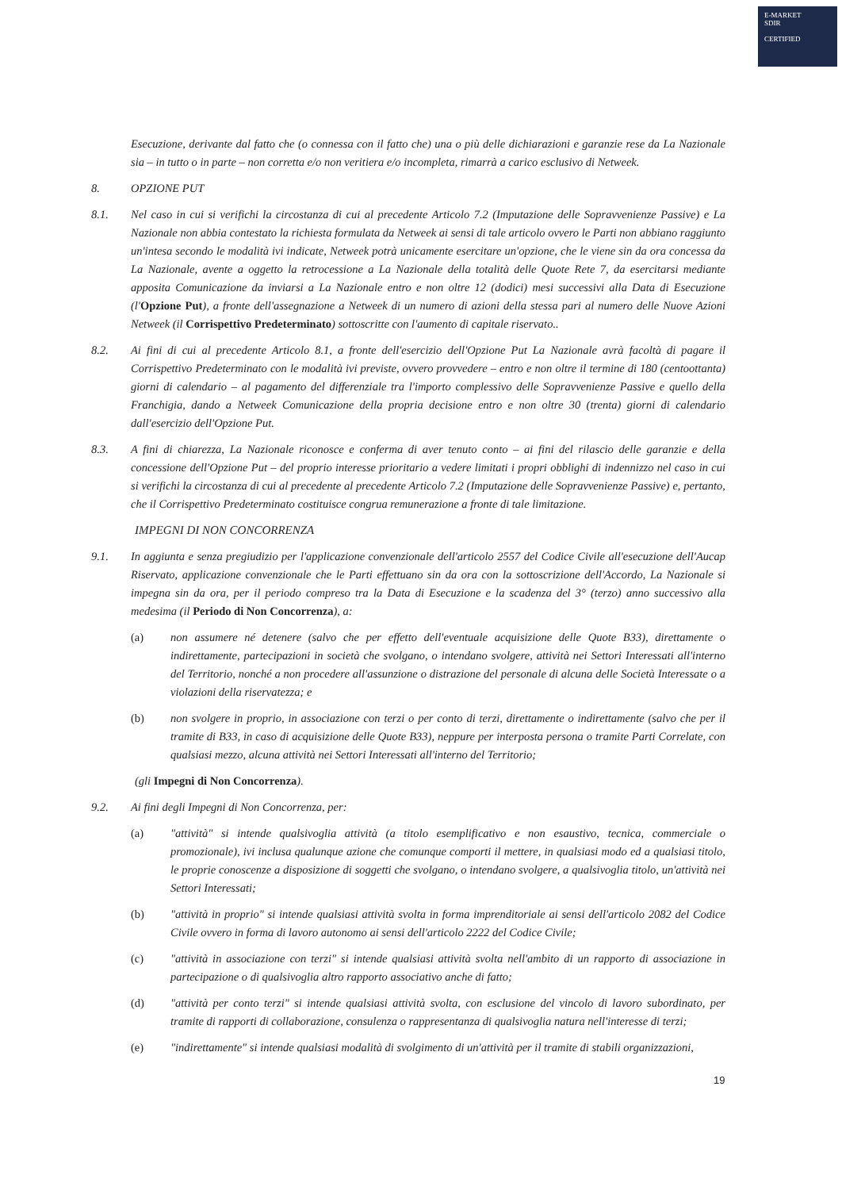E-MARKET
SDIR
CERTIFIED
Esecuzione, derivante dal fatto che (o connessa con il fatto che) una o più delle dichiarazioni e garanzie rese da La Nazionale sia – in tutto o in parte – non corretta e/o non veritiera e/o incompleta, rimarrà a carico esclusivo di Netweek.
8. OPZIONE PUT
8.1. Nel caso in cui si verifichi la circostanza di cui al precedente Articolo 7.2 (Imputazione delle Sopravvenienze Passive) e La Nazionale non abbia contestato la richiesta formulata da Netweek ai sensi di tale articolo ovvero le Parti non abbiano raggiunto un'intesa secondo le modalità ivi indicate, Netweek potrà unicamente esercitare un'opzione, che le viene sin da ora concessa da La Nazionale, avente a oggetto la retrocessione a La Nazionale della totalità delle Quote Rete 7, da esercitarsi mediante apposita Comunicazione da inviarsi a La Nazionale entro e non oltre 12 (dodici) mesi successivi alla Data di Esecuzione (l'Opzione Put), a fronte dell'assegnazione a Netweek di un numero di azioni della stessa pari al numero delle Nuove Azioni Netweek (il Corrispettivo Predeterminato) sottoscritte con l'aumento di capitale riservato..
8.2. Ai fini di cui al precedente Articolo 8.1, a fronte dell'esercizio dell'Opzione Put La Nazionale avrà facoltà di pagare il Corrispettivo Predeterminato con le modalità ivi previste, ovvero provvedere – entro e non oltre il termine di 180 (centoottanta) giorni di calendario – al pagamento del differenziale tra l'importo complessivo delle Sopravvenienze Passive e quello della Franchigia, dando a Netweek Comunicazione della propria decisione entro e non oltre 30 (trenta) giorni di calendario dall'esercizio dell'Opzione Put.
8.3. A fini di chiarezza, La Nazionale riconosce e conferma di aver tenuto conto – ai fini del rilascio delle garanzie e della concessione dell'Opzione Put – del proprio interesse prioritario a vedere limitati i propri obblighi di indennizzo nel caso in cui si verifichi la circostanza di cui al precedente al precedente Articolo 7.2 (Imputazione delle Sopravvenienze Passive) e, pertanto, che il Corrispettivo Predeterminato costituisce congrua remunerazione a fronte di tale limitazione.
IMPEGNI DI NON CONCORRENZA
9.1. In aggiunta e senza pregiudizio per l'applicazione convenzionale dell'articolo 2557 del Codice Civile all'esecuzione dell'Aucap Riservato, applicazione convenzionale che le Parti effettuano sin da ora con la sottoscrizione dell'Accordo, La Nazionale si impegna sin da ora, per il periodo compreso tra la Data di Esecuzione e la scadenza del 3° (terzo) anno successivo alla medesima (il Periodo di Non Concorrenza), a:
(a) non assumere né detenere (salvo che per effetto dell'eventuale acquisizione delle Quote B33), direttamente o indirettamente, partecipazioni in società che svolgano, o intendano svolgere, attività nei Settori Interessati all'interno del Territorio, nonché a non procedere all'assunzione o distrazione del personale di alcuna delle Società Interessate o a violazioni della riservatezza; e
(b) non svolgere in proprio, in associazione con terzi o per conto di terzi, direttamente o indirettamente (salvo che per il tramite di B33, in caso di acquisizione delle Quote B33), neppure per interposta persona o tramite Parti Correlate, con qualsiasi mezzo, alcuna attività nei Settori Interessati all'interno del Territorio;
(gli Impegni di Non Concorrenza).
9.2. Ai fini degli Impegni di Non Concorrenza, per:
(a) "attività" si intende qualsivoglia attività (a titolo esemplificativo e non esaustivo, tecnica, commerciale o promozionale), ivi inclusa qualunque azione che comunque comporti il mettere, in qualsiasi modo ed a qualsiasi titolo, le proprie conoscenze a disposizione di soggetti che svolgano, o intendano svolgere, a qualsivoglia titolo, un'attività nei Settori Interessati;
(b) "attività in proprio" si intende qualsiasi attività svolta in forma imprenditoriale ai sensi dell'articolo 2082 del Codice Civile ovvero in forma di lavoro autonomo ai sensi dell'articolo 2222 del Codice Civile;
(c) "attività in associazione con terzi" si intende qualsiasi attività svolta nell'ambito di un rapporto di associazione in partecipazione o di qualsivoglia altro rapporto associativo anche di fatto;
(d) "attività per conto terzi" si intende qualsiasi attività svolta, con esclusione del vincolo di lavoro subordinato, per tramite di rapporti di collaborazione, consulenza o rappresentanza di qualsivoglia natura nell'interesse di terzi;
(e) "indirettamente" si intende qualsiasi modalità di svolgimento di un'attività per il tramite di stabili organizzazioni,
19